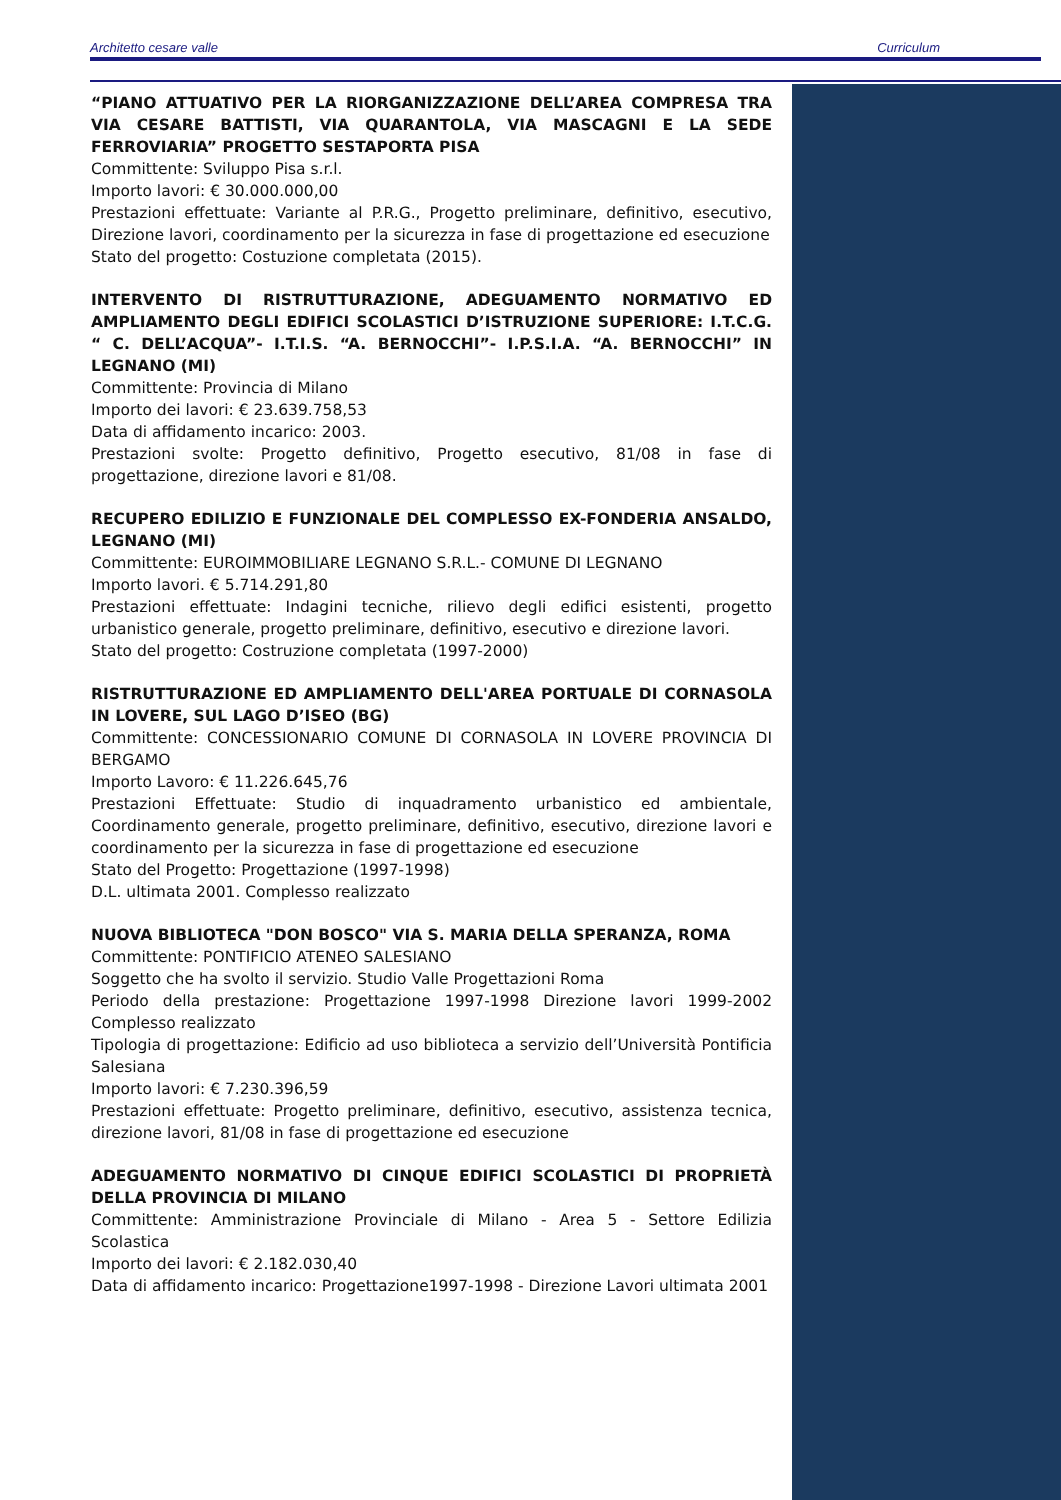Architetto cesare valle Curriculum
“PIANO ATTUATIVO PER LA RIORGANIZZAZIONE DELL’AREA COMPRESA TRA VIA CESARE BATTISTI, VIA QUARANTOLA, VIA MASCAGNI E LA SEDE FERROVIARIA” PROGETTO SESTAPORTA PISA
Committente: Sviluppo Pisa s.r.l.
Importo lavori: € 30.000.000,00
Prestazioni effettuate: Variante al P.R.G., Progetto preliminare, definitivo, esecutivo, Direzione lavori, coordinamento per la sicurezza in fase di progettazione ed esecuzione
Stato del progetto: Costuzione completata (2015).
INTERVENTO DI RISTRUTTURAZIONE, ADEGUAMENTO NORMATIVO ED AMPLIAMENTO DEGLI EDIFICI SCOLASTICI D’ISTRUZIONE SUPERIORE: I.T.C.G. “ C. DELL’ACQUA”- I.T.I.S. “A. BERNOCCHI”- I.P.S.I.A. “A. BERNOCCHI” IN LEGNANO (MI)
Committente: Provincia di Milano
Importo dei lavori: € 23.639.758,53
Data di affidamento incarico: 2003.
Prestazioni svolte: Progetto definitivo, Progetto esecutivo, 81/08 in fase di progettazione, direzione lavori e 81/08.
RECUPERO EDILIZIO E FUNZIONALE DEL COMPLESSO EX-FONDERIA ANSALDO, LEGNANO (MI)
Committente: EUROIMMOBILIARE LEGNANO S.R.L.- COMUNE DI LEGNANO
Importo lavori. € 5.714.291,80
Prestazioni effettuate: Indagini tecniche, rilievo degli edifici esistenti, progetto urbanistico generale, progetto preliminare, definitivo, esecutivo e direzione lavori.
Stato del progetto: Costruzione completata (1997-2000)
RISTRUTTURAZIONE ED AMPLIAMENTO DELL'AREA PORTUALE DI CORNASOLA IN LOVERE, SUL LAGO D’ISEO (BG)
Committente: CONCESSIONARIO COMUNE DI CORNASOLA IN LOVERE PROVINCIA DI BERGAMO
Importo Lavoro: € 11.226.645,76
Prestazioni Effettuate: Studio di inquadramento urbanistico ed ambientale, Coordinamento generale, progetto preliminare, definitivo, esecutivo, direzione lavori e coordinamento per la sicurezza in fase di progettazione ed esecuzione
Stato del Progetto: Progettazione (1997-1998)
D.L. ultimata 2001. Complesso realizzato
NUOVA BIBLIOTECA "DON BOSCO" VIA S. MARIA DELLA SPERANZA, ROMA
Committente: PONTIFICIO ATENEO SALESIANO
Soggetto che ha svolto il servizio. Studio Valle Progettazioni Roma
Periodo della prestazione: Progettazione 1997-1998 Direzione lavori 1999-2002 Complesso realizzato
Tipologia di progettazione: Edificio ad uso biblioteca a servizio dell’Università Pontificia Salesiana
Importo lavori: € 7.230.396,59
Prestazioni effettuate: Progetto preliminare, definitivo, esecutivo, assistenza tecnica, direzione lavori, 81/08 in fase di progettazione ed esecuzione
ADEGUAMENTO NORMATIVO DI CINQUE EDIFICI SCOLASTICI DI PROPRIETÀ DELLA PROVINCIA DI MILANO
Committente: Amministrazione Provinciale di Milano - Area 5 - Settore Edilizia Scolastica
Importo dei lavori: € 2.182.030,40
Data di affidamento incarico: Progettazione1997-1998 - Direzione Lavori ultimata 2001